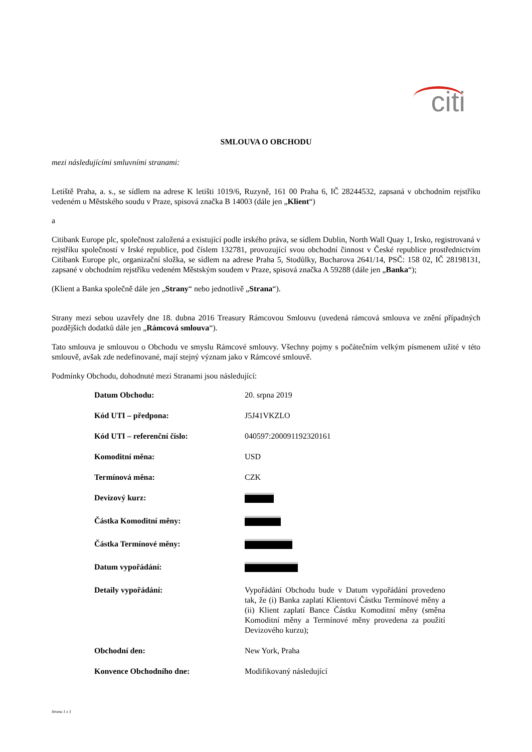citi
SMLOUVA O OBCHODU
mezi následujícími smluvními stranami:
Letiště Praha, a. s., se sídlem na adrese K letišti 1019/6, Ruzyně, 161 00 Praha 6, IČ 28244532, zapsaná v obchodním rejstříku vedeném u Městského soudu v Praze, spisová značka B 14003 (dále jen „Klient“)
a
Citibank Europe plc, společnost založená a existující podle irského práva, se sídlem Dublin, North Wall Quay 1, Irsko, registrovaná v rejstříku společností v Irské republice, pod číslem 132781, provozující svou obchodní činnost v České republice prostřednictvím Citibank Europe plc, organizační složka, se sídlem na adrese Praha 5, Stodůlky, Bucharova 2641/14, PSČ: 158 02, IČ 28198131, zapsané v obchodním rejstříku vedeném Městským soudem v Praze, spisová značka A 59288 (dále jen „Banka“);
(Klient a Banka společně dále jen „Strany“ nebo jednotlivě „Strana“).
Strany mezi sebou uzavřely dne 18. dubna 2016 Treasury Rámcovou Smlouvu (uvedená rámcová smlouva ve znění případných pozdějších dodatků dále jen „Rámcová smlouva“).
Tato smlouva je smlouvou o Obchodu ve smyslu Rámcové smlouvy. Všechny pojmy s počátečním velkým písmenem užité v této smlouvě, avšak zde nedefinované, mají stejný význam jako v Rámcové smlouvě.
Podmínky Obchodu, dohodnuté mezi Stranami jsou následující:
| Datum Obchodu: | 20. srpna 2019 |
| Kód UTI – předpona: | J5J41VKZLO |
| Kód UTI – referenční číslo: | 040597:200091192320161 |
| Komoditní měna: | USD |
| Termínová měna: | CZK |
| Devizový kurz: | |
| Částka Komoditní měny: | |
| Částka Termínové měny: | |
| Datum vypořádání: | |
| Detaily vypořádání: | Vypořádání Obchodu bude v Datum vypořádání provedeno tak, že (i) Banka zaplatí Klientovi Částku Termínové měny a (ii) Klient zaplatí Bance Částku Komoditní měny (směna Komoditní měny a Termínové měny provedena za použití Devizového kurzu); |
| Obchodní den: | New York, Praha |
| Konvence Obchodního dne: | Modifikovaný následující |
Strana 1 z 3